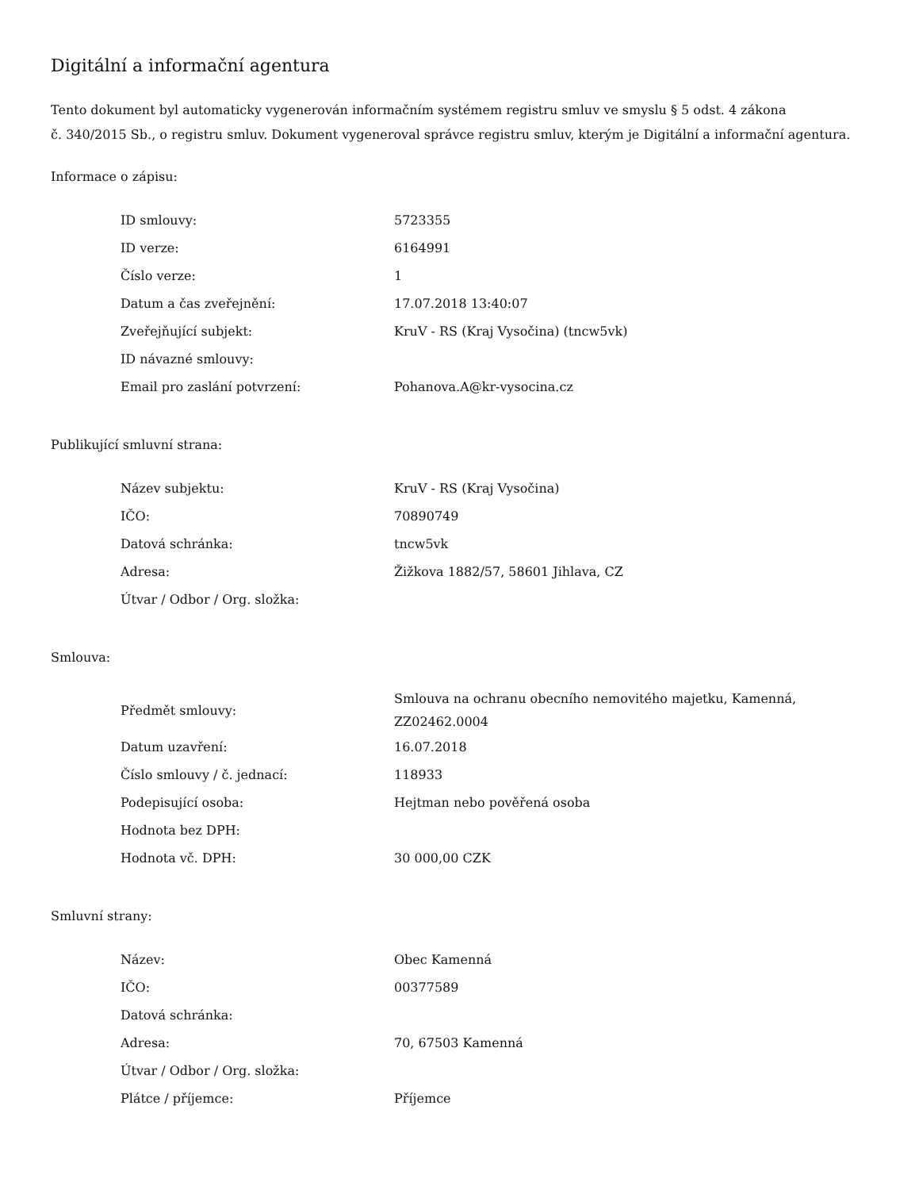Digitální a informační agentura
Tento dokument byl automaticky vygenerován informačním systémem registru smluv ve smyslu § 5 odst. 4 zákona
č. 340/2015 Sb., o registru smluv. Dokument vygeneroval správce registru smluv, kterým je Digitální a informační agentura.
Informace o zápisu:
| ID smlouvy: | 5723355 |
| ID verze: | 6164991 |
| Číslo verze: | 1 |
| Datum a čas zveřejnění: | 17.07.2018 13:40:07 |
| Zveřejňující subjekt: | KruV - RS (Kraj Vysočina) (tncw5vk) |
| ID návazné smlouvy: | |
| Email pro zaslání potvrzení: | Pohanova.A@kr-vysocina.cz |
Publikující smluvní strana:
| Název subjektu: | KruV - RS (Kraj Vysočina) |
| IČO: | 70890749 |
| Datová schránka: | tncw5vk |
| Adresa: | Žižkova 1882/57, 58601 Jihlava, CZ |
| Útvar / Odbor / Org. složka: | |
Smlouva:
| Předmět smlouvy: | Smlouva na ochranu obecního nemovitého majetku, Kamenná, ZZ02462.0004 |
| Datum uzavření: | 16.07.2018 |
| Číslo smlouvy / č. jednací: | 118933 |
| Podepisující osoba: | Hejtman nebo pověřená osoba |
| Hodnota bez DPH: | |
| Hodnota vč. DPH: | 30 000,00 CZK |
Smluvní strany:
| Název: | Obec Kamenná |
| IČO: | 00377589 |
| Datová schránka: | |
| Adresa: | 70, 67503 Kamenná |
| Útvar / Odbor / Org. složka: | |
| Plátce / příjemce: | Příjemce |